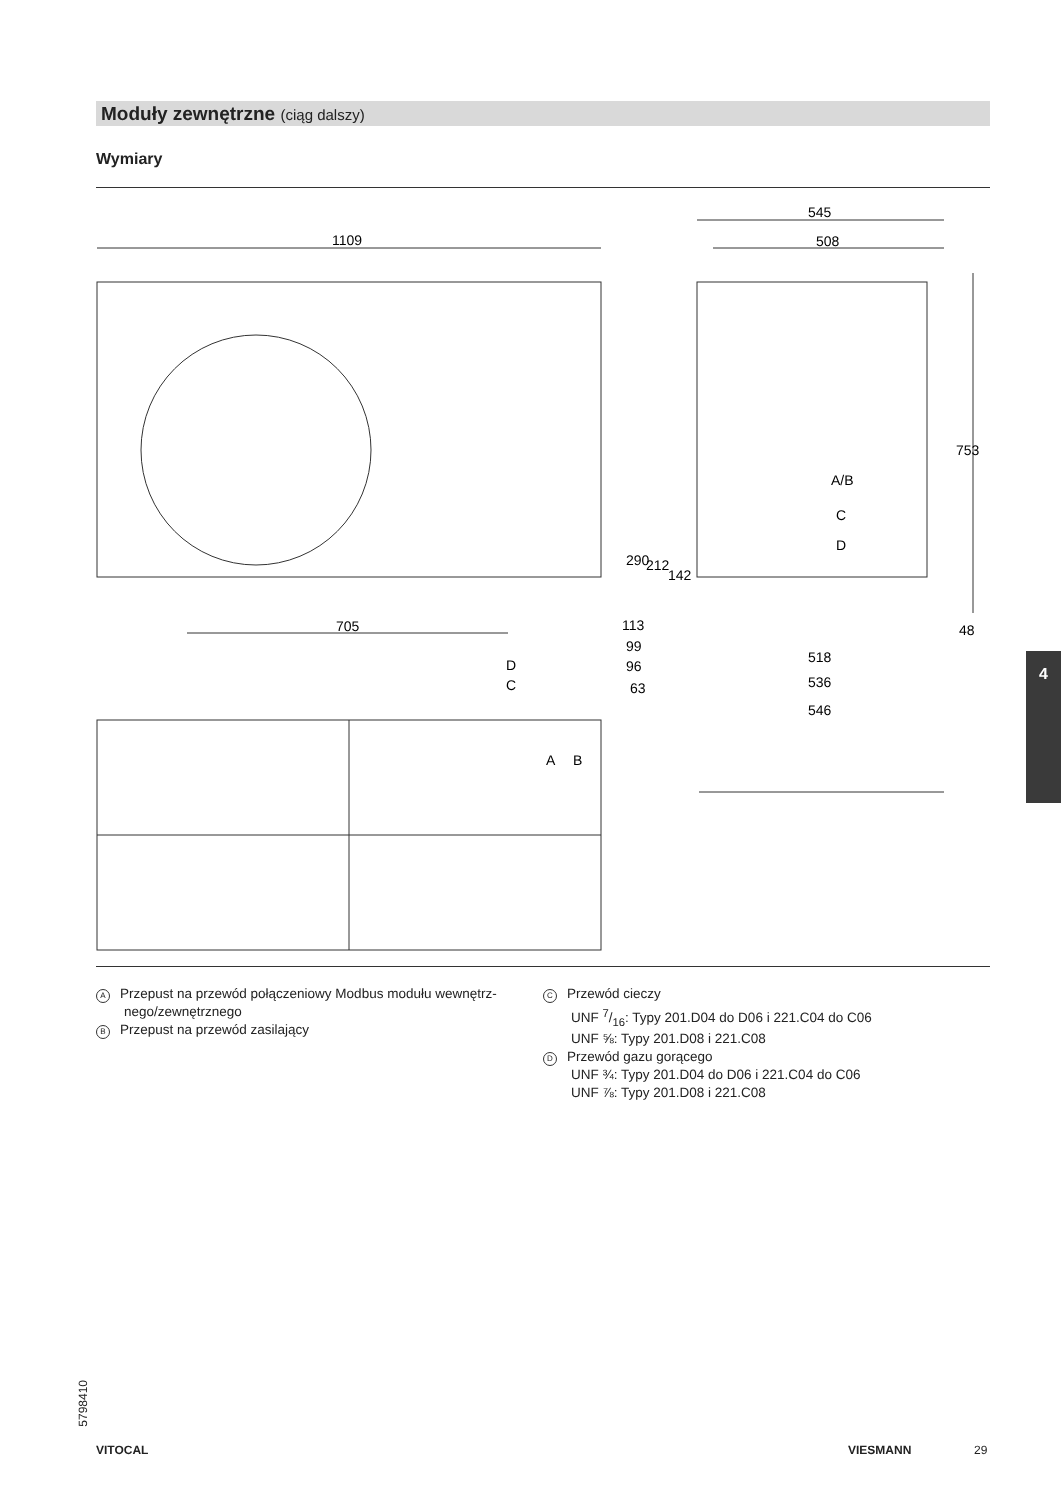Moduły zewnętrzne (ciąg dalszy)
Wymiary
1109
705
545
508
753
113
99
96
63
290
212
142
48
518
536
546
A/B
C
D
D
C
A
B
A Przepust na przewód połączeniowy Modbus modułu wewnętrz-
nego/zewnętrznego
B Przepust na przewód zasilający
C Przewód cieczy
UNF 7/16: Typy 201.D04 do D06 i 221.C04 do C06
UNF ⅝: Typy 201.D08 i 221.C08
D Przewód gazu gorącego
UNF ¾: Typy 201.D04 do D06 i 221.C04 do C06
UNF ⅞: Typy 201.D08 i 221.C08
4
5798410
VITOCAL VIESMANN 29